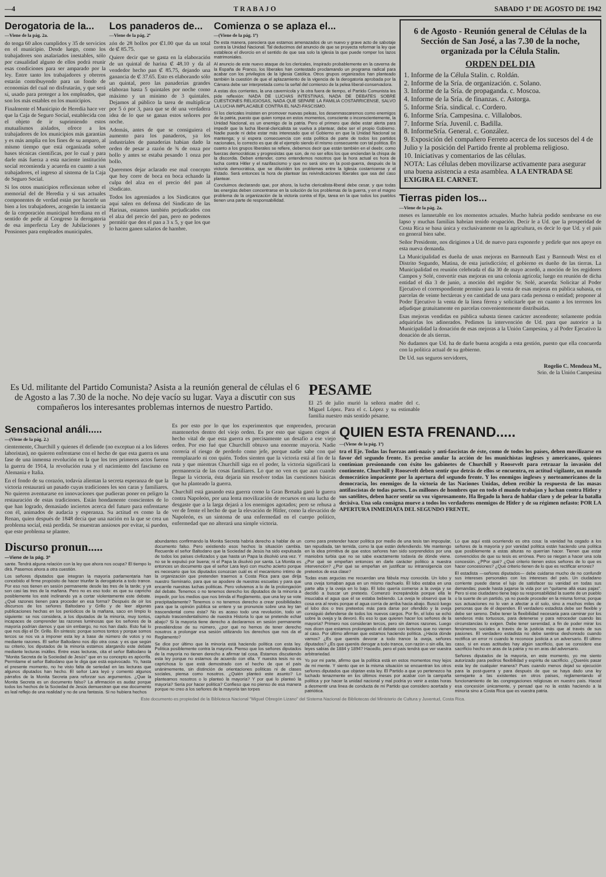—4 T R A B A J O SABADO 1º DE AGOSTO DE 1942
Derogatoria de la...
—Viene de la pág. 2a.
do tenga 60 años cumplidos y 35 de servicios en el municipio. Desde luego, como los trabajadores son asalariados inestables, sólo por casualidad alguno de ellos podrá reunir esas condiciones para ser amparado por la ley. Entre tanto los trabajadores y obreros estarán contribuyendo para un fondo de economías del cual no disfrutarán, y que será sí, usado para proteger a los empleados, que son los más estables en los municipios.
Finalmente el Municipio de Heredia hace ver que la Caja de Seguro Social, establecida con el objeto de ir suprimiendo estos mutualismos aislados, ofrece a los trabajadores de los municipios más garantías y es más amplia en los fines de su amparo, al mismo tiempo que está organizada sobre bases técnicas científicas, por lo cual y para darle más fuerza a esta naciente institución social recomienda y acuerda en cuanto a sus trabajadores, el ingreso al sistema de la Caja de Seguro Social.
Si los otros municipios reflexionan sobre el memorial del de Heredia y si sus actuales componentes de verdad están por hacerle un bien a los trabajadores, acogerán la instancia de la corporación municipal herediana en el sentido de pedir al Congreso la derogatoria de esa imperfecta Ley de Jubilaciones y Pensiones para empleados municipales.
Los panaderos de...
—Viene de la pág. 2ª
zón de 28 bollos por ₡1.00 que da un total de ₡ 85.75.
Quiere decir que se gasta en la elaboración de un quintal de harina ₡ 48.10 y da al vendedor hecho pan ₡ 85.75, dejando una ganancia de ₡ 37.65. Esto es elaborando sólo un quintal, pero las panaderías grandes elaboran hasta 5 quintales por noche como máximo y un mínimo de 3 quintales. Dejamos al público la tarea de multiplicar por 5 ó por 3, para que se dé una verdadera idea de lo que se ganan estos señores por noche.
Además, antes de que se consiguiera el aumento para los panaderos, ya los industriales de panaderías habían dado la orden de pesar a razón de ¾ de onza por bollo y antes se estaba pesando 1 onza por bollo.
Queremos dejar aclarado ese mal concepto que hoy corre de boca en boca echando la culpa del alza en el precio del pan al iSndicato.
Todos los agremiados a los Sindicatos que aquí salen en defensa del Sindicato de las Harinas, estamos también perjudicados con el alza del precio del pan, pero no podemos permitir que den el pan a 3 x 5, y que los que lo hacen ganen salarios de hambre.
Comienza o se aplaza el...
—(Viene de la pág. 1ª)
De esta manera, pareciera que estamos amenazados de un nuevo y grave acto de sabotaje contra la Unidad Nacional. Tal deducimos del anuncio de que se proyecta reformar la ley que establece el divorcio en el sentido de que sea solo la iglesia la que puede romper los lazos matrimoniales.
Al anuncio de este nuevo ataque de los clericales, inspirado probablemente en la caverna de la España de Franco, los liberales han contestado proclamando un programa radical para acabar con los privilegios de la Iglesia Católica. Otros grupos organizados han planteado también la cuestión de que el aplazamiento de la vigencia de la derogatoria aprobada por la Cámara debe ser interpretada como la señal del comienzo de la pelea liberal-conservadora.
A estas dos corrientes, la una cavernícola y la otra fuera de tiempo, el Partido Comunista les pide reflexión: NADA DE LUCHAS INTESTINAS, NADA DE DEBATES SOBRE CUESTIONES RELIGIOSAS, NADA QUE SEPARE LA FAMILIA COSTARRICENSE, SALVO LA LUCHA IMPLACABLE CONTRA EL NAZI-FASCISMO.
Si los clericales insisten en promover nuevas peleas, los desenmascaremos como enemigos de la patria, puesto que quien rompa en estos momentos, consciente o inconscientemente, la Unidad Nacional, es un enemigo de la patria. Pero el primero que debe estar alerta para impedir que la lucha liberal-clericalista se vuelva a plantear, debe ser el propio Gobierno. Nadie puede ni debe estar más interesado que el Gobierno en que la Unidad Nacional se mantenga; y si espera consecuencia con esta política de parte de todos los partidos nacionales, lo correcto es que dé el ejemplo siendo él mismo consecuente con tal política. En cuanto a los grupos liberales se refiere, debemos decir que están también en el deebr, como fuerzas democráticas y progresistas que son, de no ser ellos los que enciendan la chispa de la discordia. Deben entender, como entendemos nosotros que la hora actual es hora de lucha contra Hitler y el nazifascismo y que no será sino en la post-guerra, después de la victoria democrática, que se dilucidén los problemas entre la Iglesia costarricense y el Estado. Será entonces la hora de plantear las reivindicaciones liberales que sea del caso plantear.
Concluimos declarando que, por ahora, la lucha clericalista-liberal debe cesar, y que todas las energías deben concentrarse en la solución de los problemas de la guerra, y en el magno problema de la organización de la victoria contra el Eje, tarea en la que todos los pueblos tienen una parte de responsabilidad.
6 de Agosto - Reunión general de Células de la Sección de San José, a las 7.30 de la noche, organizada por la Célula Stalin.
ORDEN DEL DIA
1. Informe de la Célula Stalin. c. Roldán.
2. Informe de la Sría. de organización. c. Solano.
3. Informe de la Sría. de propaganda. c. Moscoa.
4. Informe de la Sría. de finanzas. c. Astorga.
5. Informe Sría. sindical. c. Cordero.
6. Informe Sría. Campesina. c. Villalobos.
7. Informe Sría. Juvenil. c. Badilla.
8. InformeSría. General. c. González.
9. Exposición del compañero Ferreto acerca de los sucesos del 4 de Julio y la posición del Partido frente al problema religioso.
10. Iniciativas y comentarios de las células.
NOTA: Las células deben movilizarse activamente para asegurar una buena asistencia a esta asamblea. A LA ENTRADA SE EXIGIRA EL CARNET.
Tierras piden los...
—Viene de la pág. 2a.
meses es lamnetable en los momentos actuales. Mucho habría podido sembrarse en ese lapso y muchas familias habrían tenido ocupación. Decir le a Ud. que la prosperidad de Costa Rica se basa única y exclusivamente en la agricultura, es decir lo que Ud. y el país en general bien sabe.
Señor Presidente, nos dirigimos a Ud. de nuevo para exponerle y pedirle que nos apoye en esta nueva demanda.
La Municipalidad es dueña de unas mejoras en Barmouth East y Barmouth West en el Distrito Segundo, Matina, de esta jurisdicción; el gobierno es dueño de las tierras. La Municipalidad en reunión celebrada el día 30 de mayo acordó, a moción de los regidores Campos y Solé, convertir esas mejoras en una colonia agrícola; luego en reunión de dicha entidad el día 3 de junio, a moción del regidor Sr. Solé, acuerda: Solicitar al Poder Ejecutivo el correspondiente permiso para la venta de esas mejoras en pública subasta, en parcelas de veinte hectáreas y en cantidad de una para cada persona o entidad; proponer al Poder Ejecutivo la venta de la línea férrea y solicitarle que en cuanto a los terrenos los adjudique gratuitamente en parcelas convenientemente distribuídas.
Esas mejoras vendidas en pública subasta tienen carácter ascendente; solamente podrán adquirirlas los adinerados. Pedimos la intervención de Ud. para que autorice a la Municipalidad la donación de esas mejoras a la Unión Campesina, y al Poder Ejecutivo la donación de als tierras.
No dudamos que Ud. ha de darle buena acogida a esta gestión, puesto que ella concuerda con la política actual de su gobierno.
De Ud. sus seguros servidores,
Rogelio C. Mendoza M.,
Srio. de la Unión Campesina
Es Ud. militante del Partido Comunista? Asista a la reunión general de células el 6 de Agosto a las 7.30 de la noche. No deje vacío su lugar. Vaya a discutir con sus compañeros los interesantes problemas internos de nuestro Partido.
PESAME
El 25 de julio murió la señora madre del c. Miguel López. Para el c. López y su estimable familia nuestro más sentido pésame.
Sensacional análi.....
—(Viene de la pág. 2.)
cientemente, Churchill y quienes él defiende (no exceptuo ni a los líderes laboristas), no quieren enfrentarse con el hecho de que esta guerra es una fase de una inmensa revolución en la que los tres primeros actos fueron la guerra de 1914, la revolución rusa y el nacimiento del fascismo en Alemania e Italia.
En el fondo de su corazón, todavía alientan la secreta esperanza de que la victoria restaurará un pasado cuyas tradiciones les son caras y familiares. No quieren aventurarse en innovaciones que pudieran poner en peligro la restauración de estas tradiciones. Están hondamente conscientes de lo que han logrado, demasiado inciertos acerca del futuro para enfrentarse con él, animados de audacia y esperanza. Su actitud es como la de Renan, quien después de 1848 decía que una nación en la que se crea un problema social, está perdida. Se muestran ansiosos por evitar, si pueden, que este problema se plantee.
Es por esto por lo que los experimentos que emprenden, procuran mantenerlos dentro del viejo orden. Es por esto que siguen ciegos al hecho vital de que esta guerra es precisamente un desafío a ese viejo orden. Por eso fué que Churchill obtuvo una enorme mayoría. Nadie correría el riesgo de perderlo como jefe, porque nadie sabe con qué reemplazarlo ni con quién. Todos sienten que la victoria está al fin de la ruta y que mientras Churchill siga en el poder, la victoria significará la permanencia de las cosas familiares. Lo que no ven es que aun cuando llegue la victoria, ésta dejaría sin resolver todas las cuestiones básicas que ha planteado la guerra.
Churchill está ganando esta guerra como la Gran Bretaña ganó la guerra contra Napoleón, por una lenta movilización de recursos en una lucha de desgaste que a la larga dejará a los enemigos agotados; pero se rehusa a ver de frente el hecho de que la elevación de Hitler, como la elevación de Napoleón, es un síntoma de una enfermedad en el cuerpo político, enfermedad que no alterará una simple victoria.
QUIEN ESTA FRENAND.....
—(Viene de la pág. 1ª)
tra el Eje. Todas las fuerzas anti-nazis y anti-fascistas de éste, como de todos los países, deben movilizarse en favor del segundo frente. Es preciso anular la acción de los munichistas ingleses y americanos, quienes continúan presionando con éxito los gabinetes de Churchill y Roosevelt para retrazar la invasión del continente. Churchill y Roosevelt deben sentir que detrás de ellos se encuentra, en actitud vigilante, un mundo democrático impaciente por la apertura del segundo frente. Y los enemigos ingleses y norteamericanos de la democracia, los enemigos de la victoria de las Naciones Unidas, deben recibir la respuesta de las masas antifascistas de todas partes. Los millones de hombres que en todo el mundo trabajan y luchan contra Hitler y sus satélites, deben hacer sentir su voz vigorosamente. Ha llegado la hora de hablar claro y de pelear la batalla decisiva. Una sola consigna mueve a todos los verdaderos enemigos de Hitler y de su régimen nefasto: POR LA APERTURA INMEDIATA DEL SEGUNDO FRENTE.
Discurso pronun.....
—Viene de la pág. 3ª
sante. Tendrá alguna relación con la ley que ahora nos ocupa? El tiempo lo dirá. Pasemos ahora a otra cuestión.
Los señores diputados que integran la mayoría parlamentaria han concebido el firme propósito de hacer triunfar la derogatoria a todo trance. Por eso nos tienen en sesión permanente desde las tres de la tarde; y ya son casi las tres de la mañana. Pero no es eso todo: es que su capricho posiblemente los esté inclinando ya a cortar violentamente este debate. ¿Qué razones tienen para proceder en esa forma? Después de oír los discursos de los señores Baltodano y Grillo y de leer algunas publicaciones hechas en los periódicos de la mañana, saco en limpio lo siguiente: se nos considera, a los diputados de la minoría, muy tontos, incapaces de comprender las razones luminosas que los señores de la mayoría podrían darnos y que sin embargo, no nos han dado. Esto fué lo que nos dijo el Dr. Grillo. En síntesis: porque somos tontos y porque somos tercos se nos va a imponer esta ley a base de número de votos y no mediante razones. El señor Baltodano nos dijo otra cosa: y es que según su criterio, los diputados de la minoría estamos alargando este debate mediante lecturas inútiles. Entre esas lecturas, cita el señor Baltodano la "Monita Secreta de la Sociedad de Jesús" que en su concepto es apócrifa. Permítame el señor Baltodano que le diga que está equivocado. Yo, hasta el presente momento, no he visto falta de seriedad en las lecturas que algunos diputados han hecho. El señor Lara leyó y comentó algunos párrafos de la Monita Secreta para reforzar sus argumentos. ¿Que la Monita Secreta es un documento falso? La afirmación es audaz porque todos los hechos de la Sociedad de Jesús demuestran que ese documento es leal reflejo de una realidad y no de una fantasía. Si no hubiera hechos
abundantes confirmando la Monita Secreta habría derecho a hablar de un documento falso. Pero existiendo esos hechos la situación cambia. Recuerde el señor Baltodano que la Sociedad de Jesús ha sido expulsada de todos los países civilizados y que hasta un Papa la disolvió una vez. Y no se le expulsó por buena; ni el Papa la disolvió por santa. La Monita es entonces un documento que el señor Lara leyó con mucho acierto porque es necesario que los diputados conozcan cuál es el mecanismo íntimo de la organización que pretenden traernos a Costa Rica para que dirija nuestro Seminario, para que se apodere de nuestras escuelas y para que encarrile nuestras luchas políticas. Pero volvamos a lo de la prolongación del debate. Tenemos o no tenemos derecho los diputados de la minoría a impedir, por los medios que nos brinda el Reglamento, que una ley se vote precipitadamente? Tenemos o no tenemos derecho a crear posibilidades para que la opinión pública se entere y se pronuncie sobre una ley tan trascendental como ésta? No es acaso todo una revolución, todo un capítulo trascendentalísimo de nuestra Historia lo que se pretende echar abajo? Si la mayoría tiene derecho a declararnos en sesión permanente prevaliéndose de su número, ¿por qué no hemos de tener derecho nosotros a prolongar esa sesión utilizando los derechos que nos da el Reglamento?
Se dice por último que la minoría está haciendo política con esta ley. Política posiblemente contra la mayoría. Pienso que los señores diputados de la mayoría no tienen derecho a afirmar tal cosa. Estamos discutiendo esta ley porque no estamos de acuerdo con ella. Y nuestra tesis no es caprichosa lo que está demostrado con el hecho de que el país unánimemente, sin distinción de orientaciones políticas ni de clases sociales, piensa como nosotros. ¿Quién planteó este asunto? Lo planteamos nosotros o lo planteó la mayoría? Y por qué lo planteó la mayoría? Sería por hacer política? Confieso que no pienso de esa manera porque no creo a los señores de la mayoría tan torpes
como para pretender hacer política por medio de una tesis tan impopular, tan repudiada, tan temida, como la que están defendiendo. Me mantengo en la idea primitiva de que estos señores han sido sorprendidos por una maniobra turbia que no se sabe exactamente todavía de dónde viene. ¿Por qué se empeñan entonces en darle carácter político a nuestra intervención? ¿Por qué se empeñan en justificar su intransigencia con pretextos de esa clase?
Todas esas argucias me recuerdan una fábula muy conocida. Un lobo y una oveja tomaban agua en un mismo riachuelo. El lobo estaba en una parte alta y la oveja en lo bajo. El lobo quería comerse a la oveja y se decidió a buscar un pretexto. Comenzó increpándola porque ella le insuciaba el agua que él se estaba bebiendo. La oveja le observó que la cosa era al revés porque el agua corría de arriba hacia abajo. Buscó luego el lobo dos o tres pretextos más para darse por ofendido y la oveja consiguió defenderse de todos los nuevos cargos. Por fin, el lobo se echó sobre la oveja y la devoró. Es eso lo que quieren hacer los señores de la mayoría? Primero nos consideran tercos, pero sin darnos razones. Luego nos dicen que estamos prolongando el debate con lecturas que no vienen al caso. Por último afirman que estamos haciendo política. ¿Hacia dónde vamos? ¿Es que queréis devorar a todo trance la oveja, señores diputados? ¿Es que queréis derogar a todo trance, con razón o sin ella, las leyes sabias de 1884 y 1894? Hacedlo, pero el país tendrá que ver vuestra arbitrariedad.
Yo por mi parte, afirmo que la política está en estos momentos muy lejos de mi mente. Y siento que en la misma situación se encuentran los otros señores diputados que objetan esta ley. El Partido a que yo pertenezco ha luchado tenazmente en los últimos meses por acabar con la campaña política y por hacer la unidad nacional y mal podría yo venir a estas horas a desmentir una línea de conducta de mi Partido que considero acertada y patriótica.
Lo que aquí está ocurriendo es otra cosa: la vanidad ha cegado a los señores de la mayoría y por vanidad política están haciendo una política que posiblemente a estas alturas no querrían hacer. Tienen que estar convencidos de que su tesis es errónea. Pero se niegan a hacer una sola concesión. ¿PPor qué? ¿Qué criterio tienen estos señores de lo que es hacer concesiones? ¿Qué criterio tienen de lo que es rectificar errores?
El estadista —señores diputados— debe cuidarse mucho de no confundir sus intereses personales con los intereses del país. Un ciudadano corriente puede darse el lujo de satisfacer su vanidad en todas sus demandas; puede hasta jugarse la vida por un "quítame allá esas pajas". Pero si ese ciudadano tiene bajo su responsabilidad la suerte de un pueblo o la suerte de un partido, ya no puede proceder en la misma forma; porque sus actuaciones no lo van a afectar a él solo, sino a muchos miles de personas que de él dependen. El verdadero estadista debe ser flexible y debe ser sereno. Debe tener la flexibilidad necesaria para caminar por los senderos más tortuosos, para detenerse y para retroceder cuando las circunstancias lo exigen. Debe tener serenidad, a fin de poder mirar los fenómenos sociales a través de la justicia más que al través de sus pasiones. El verdadero estadista no debe sentirse deshonrado cuando rectifica un error ni cuando le reconoce justicia a un adversario. El último caso, si en esas actitudes hay algún sacrificio, que se considere ese sacrificio hecho en aras de la patria y no en aras del adversario.
Señores diputados de la mayoría, en este momento, yo me siento autorizado para pediros flexibilidad y espíritu de sacrificio. ¿Queréis pasar esta ley de cualquier manera? Pues cuando menos dejad su ejecución para la post-guerra y para después de que se haya dado una ley semejante a las existentes en otros países, reglamentando el funcionamiento de las congregaciones religiosas en nuestro país. Haced esa concesión únicamente, y pensad que no la estáis haciendo a la minoría sino a Costa Rica que es vuestra patria.
Este documento es propiedad de la Biblioteca Nacional "Miguel Obregón Lizano" del Sistema Nacional de Bibliotecas del Ministerio de Cultura y Juventud, Costa Rica.